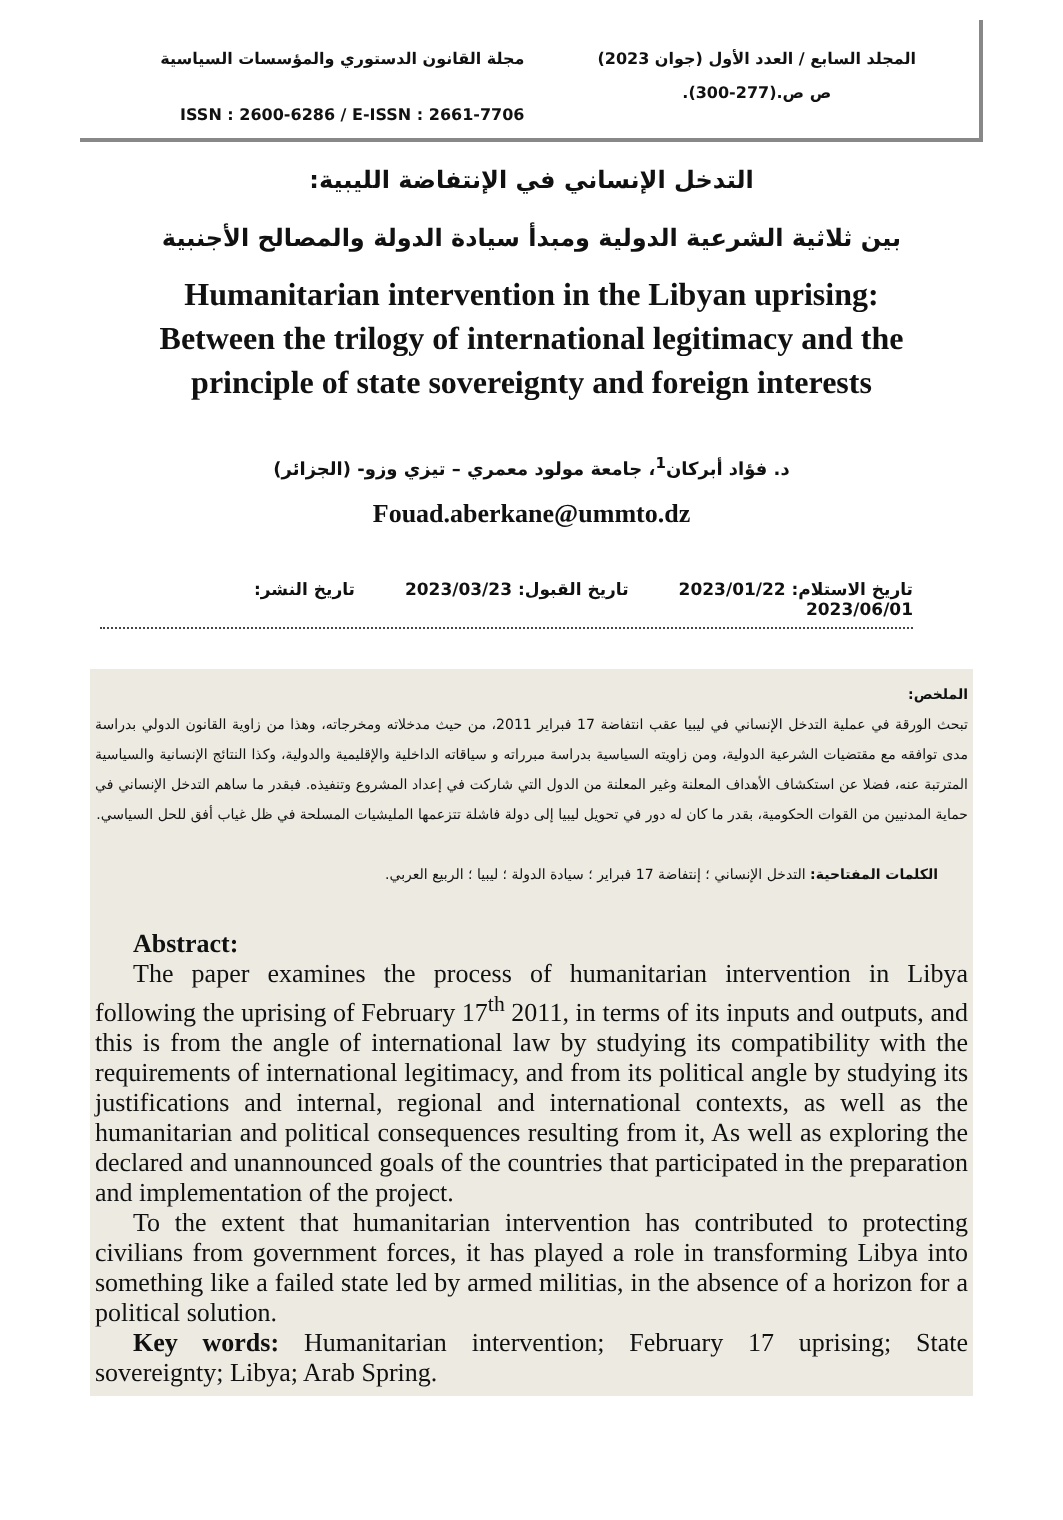مجلة القانون الدستوري والمؤسسات السياسية
ISSN : 2600-6286 / E-ISSN : 2661-7706
المجلد السابع / العدد الأول (جوان 2023)
ص ص.(277-300).
التدخل الإنساني في الإنتفاضة الليبية:
بين ثلاثية الشرعية الدولية ومبدأ سيادة الدولة والمصالح الأجنبية
Humanitarian intervention in the Libyan uprising:
Between the trilogy of international legitimacy and the principle of state sovereignty and foreign interests
د. فؤاد أبركان<sup>1</sup>، جامعة مولود معمري – تيزي وزو- (الجزائر)
Fouad.aberkane@ummto.dz
تاريخ الاستلام: 2023/01/22 تاريخ القبول: 2023/03/23 تاريخ النشر: 2023/06/01
الملخص:
تبحث الورقة في عملية التدخل الإنساني في ليبيا عقب انتفاضة 17 فبراير 2011، من حيث مدخلاته ومخرجاته، وهذا من زاوية القانون الدولي بدراسة مدى توافقه مع مقتضيات الشرعية الدولية، ومن زاويته السياسية بدراسة مبرراته و سياقاته الداخلية والإقليمية والدولية، وكذا النتائج الإنسانية والسياسية المترتبة عنه، فضلا عن استكشاف الأهداف المعلنة وغير المعلنة من الدول التي شاركت في إعداد المشروع وتنفيذه. فبقدر ما ساهم التدخل الإنساني في حماية المدنيين من القوات الحكومية، بقدر ما كان له دور في تحويل ليبيا إلى دولة فاشلة تتزعمها المليشيات المسلحة في ظل غياب أفق للحل السياسي.
الكلمات المفتاحية: التدخل الإنساني ؛ إنتفاضة 17 فبراير ؛ سيادة الدولة ؛ ليبيا ؛ الربيع العربي.
Abstract:
The paper examines the process of humanitarian intervention in Libya following the uprising of February 17<sup>th</sup> 2011, in terms of its inputs and outputs, and this is from the angle of international law by studying its compatibility with the requirements of international legitimacy, and from its political angle by studying its justifications and internal, regional and international contexts, as well as the humanitarian and political consequences resulting from it, As well as exploring the declared and unannounced goals of the countries that participated in the preparation and implementation of the project.
To the extent that humanitarian intervention has contributed to protecting civilians from government forces, it has played a role in transforming Libya into something like a failed state led by armed militias, in the absence of a horizon for a political solution.
Key words: Humanitarian intervention; February 17 uprising; State sovereignty; Libya; Arab Spring.